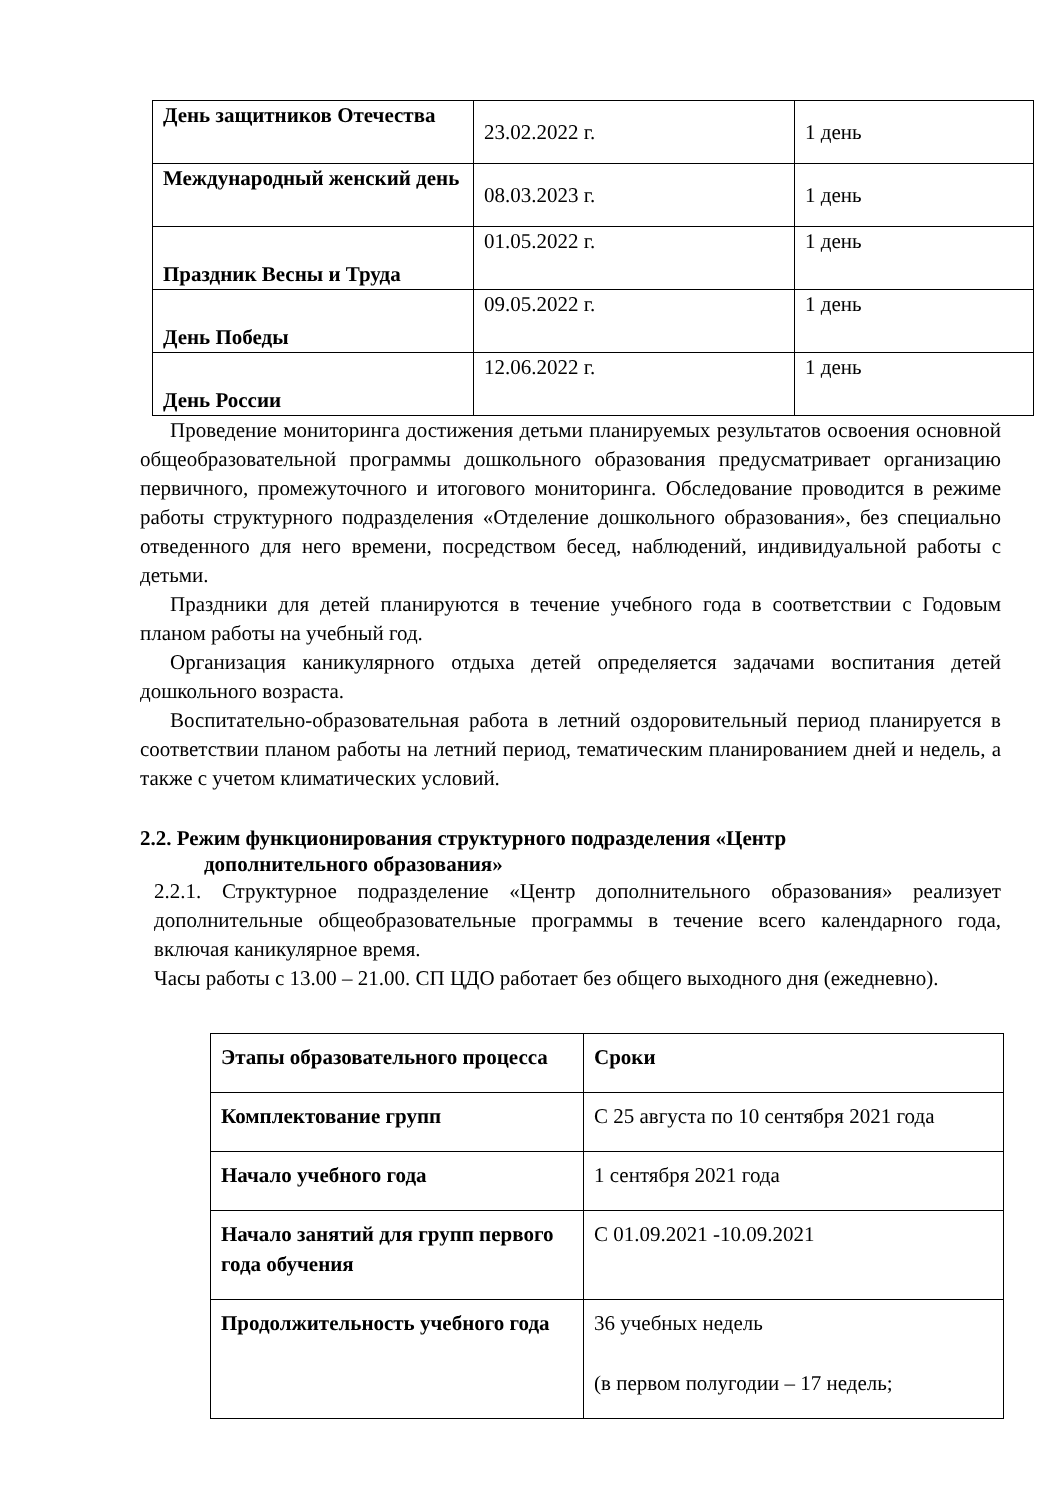| День защитников Отечества | 23.02.2022 г. | 1 день |
| Международный женский день | 08.03.2023 г. | 1 день |
| Праздник Весны и Труда | 01.05.2022 г. | 1 день |
| День Победы | 09.05.2022 г. | 1 день |
| День России | 12.06.2022 г. | 1 день |
Проведение мониторинга достижения детьми планируемых результатов освоения основной общеобразовательной программы дошкольного образования предусматривает организацию первичного, промежуточного и итогового мониторинга. Обследование проводится в режиме работы структурного подразделения «Отделение дошкольного образования», без специально отведенного для него времени, посредством бесед, наблюдений, индивидуальной работы с детьми.
Праздники для детей планируются в течение учебного года в соответствии с Годовым планом работы на учебный год.
Организация каникулярного отдыха детей определяется задачами воспитания детей дошкольного возраста.
Воспитательно-образовательная работа в летний оздоровительный период планируется в соответствии планом работы на летний период, тематическим планированием дней и недель, а также с учетом климатических условий.
2.2. Режим функционирования структурного подразделения «Центр
дополнительного образования»
2.2.1. Структурное подразделение «Центр дополнительного образования» реализует дополнительные общеобразовательные программы в течение всего календарного года, включая каникулярное время.
Часы работы с 13.00 – 21.00. СП ЦДО работает без общего выходного дня (ежедневно).
| Этапы образовательного процесса | Сроки |
| Комплектование групп | С 25 августа по 10 сентября 2021 года |
| Начало учебного года | 1 сентября 2021 года |
| Начало занятий для групп первого года обучения | С 01.09.2021 -10.09.2021 |
| Продолжительность учебного года | 36 учебных недель (в первом полугодии – 17 недель; |